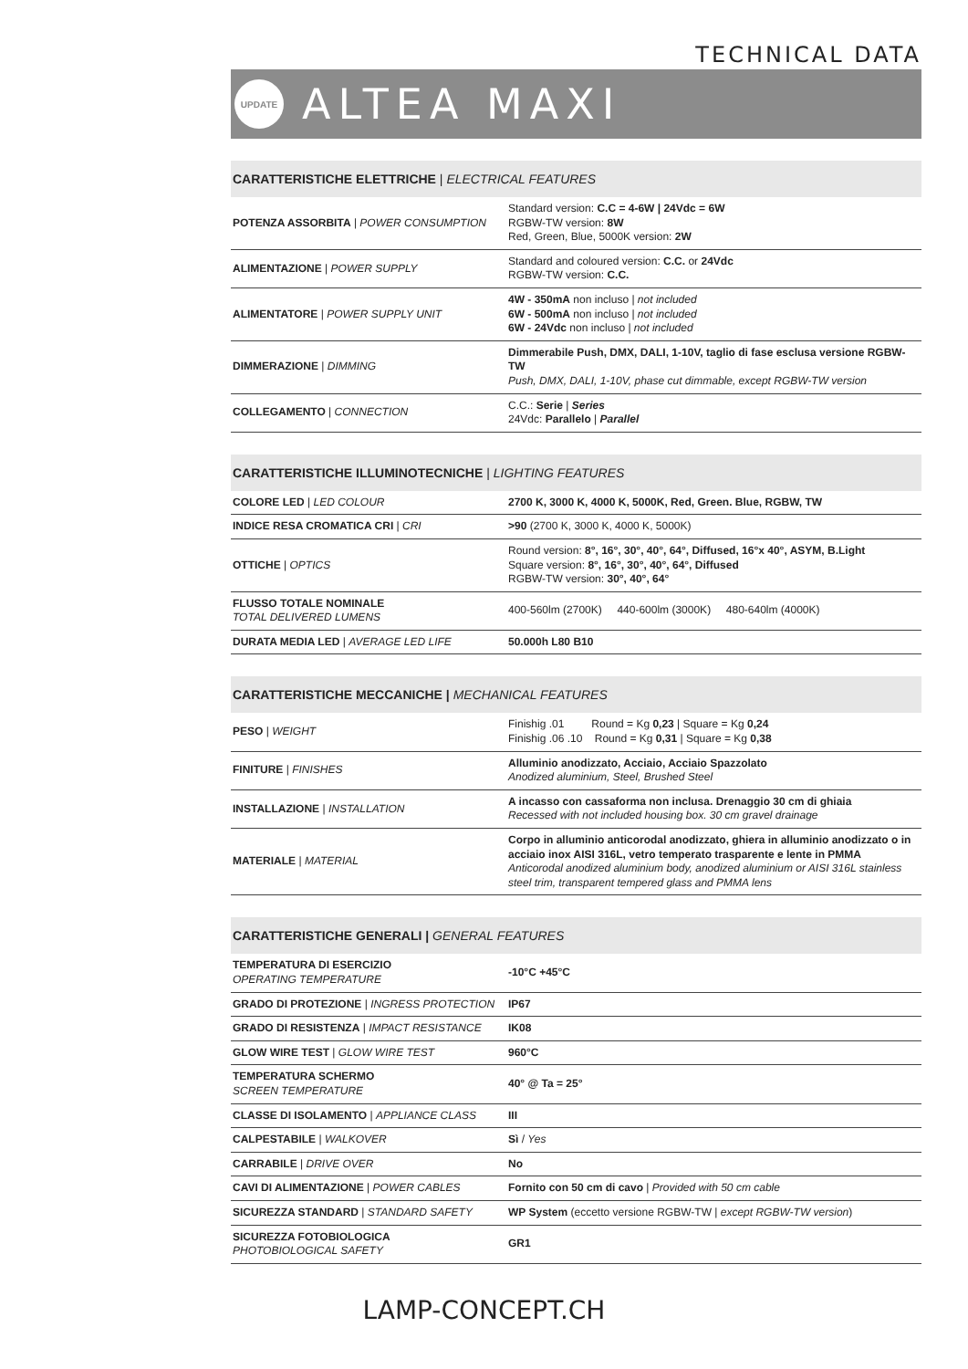TECHNICAL DATA
UPDATE
ALTEA MAXI
CARATTERISTICHE ELETTRICHE | ELECTRICAL FEATURES
| POTENZA ASSORBITA / POWER CONSUMPTION | Standard version: C.C = 4-6W / 24Vdc = 6W RGBW-TW version: 8W Red, Green, Blue, 5000K version: 2W |
| ALIMENTAZIONE / POWER SUPPLY | Standard and coloured version: C.C. or 24Vdc RGBW-TW version: C.C. |
| ALIMENTATORE / POWER SUPPLY UNIT | 4W - 350mA non incluso / not included 6W - 500mA non incluso / not included 6W - 24Vdc non incluso / not included |
| DIMMERAZIONE / DIMMING | Dimmerabile Push, DMX, DALI, 1-10V, taglio di fase esclusa versione RGBW-TW Push, DMX, DALI, 1-10V, phase cut dimmable, except RGBW-TW version |
| COLLEGAMENTO / CONNECTION | C.C.: Serie / Series 24Vdc: Parallelo / Parallel |
CARATTERISTICHE ILLUMINOTECNICHE | LIGHTING FEATURES
| COLORE LED / LED COLOUR | 2700 K, 3000 K, 4000 K, 5000K, Red, Green. Blue, RGBW, TW |
| INDICE RESA CROMATICA CRI / CRI | >90 (2700 K, 3000 K, 4000 K, 5000K) |
| OTTICHE / OPTICS | Round version: 8°, 16°, 30°, 40°, 64°, Diffused, 16°x 40°, ASYM, B.Light Square version: 8°, 16°, 30°, 40°, 64°, Diffused RGBW-TW version: 30°, 40°, 64° |
| FLUSSO TOTALE NOMINALE TOTAL DELIVERED LUMENS | 400-560lm (2700K) 440-600lm (3000K) 480-640lm (4000K) |
| DURATA MEDIA LED / AVERAGE LED LIFE | 50.000h L80 B10 |
CARATTERISTICHE MECCANICHE | MECHANICAL FEATURES
| PESO / WEIGHT | Finishig .01 Round = Kg 0,23 / Square = Kg 0,24 Finishig .06 .10 Round = Kg 0,31 / Square = Kg 0,38 |
| FINITURE / FINISHES | Alluminio anodizzato, Acciaio, Acciaio Spazzolato Anodized aluminium, Steel, Brushed Steel |
| INSTALLAZIONE / INSTALLATION | A incasso con cassaforma non inclusa. Drenaggio 30 cm di ghiaia Recessed with not included housing box. 30 cm gravel drainage |
| MATERIALE / MATERIAL | Corpo in alluminio anticorodal anodizzato, ghiera in alluminio anodizzato o in acciaio inox AISI 316L, vetro temperato trasparente e lente in PMMA Anticorodal anodized aluminium body, anodized aluminium or AISI 316L stainless steel trim, transparent tempered glass and PMMA lens |
CARATTERISTICHE GENERALI | GENERAL FEATURES
| TEMPERATURA DI ESERCIZIO OPERATING TEMPERATURE | -10°C +45°C |
| GRADO DI PROTEZIONE / INGRESS PROTECTION | IP67 |
| GRADO DI RESISTENZA / IMPACT RESISTANCE | IK08 |
| GLOW WIRE TEST / GLOW WIRE TEST | 960°C |
| TEMPERATURA SCHERMO SCREEN TEMPERATURE | 40° @ Ta = 25° |
| CLASSE DI ISOLAMENTO / APPLIANCE CLASS | III |
| CALPESTABILE / WALKOVER | Sì / Yes |
| CARRABILE / DRIVE OVER | No |
| CAVI DI ALIMENTAZIONE / POWER CABLES | Fornito con 50 cm di cavo / Provided with 50 cm cable |
| SICUREZZA STANDARD / STANDARD SAFETY | WP System (eccetto versione RGBW-TW / except RGBW-TW version ) |
| SICUREZZA FOTOBIOLOGICA PHOTOBIOLOGICAL SAFETY | GR1 |
LAMP-CONCEPT.CH